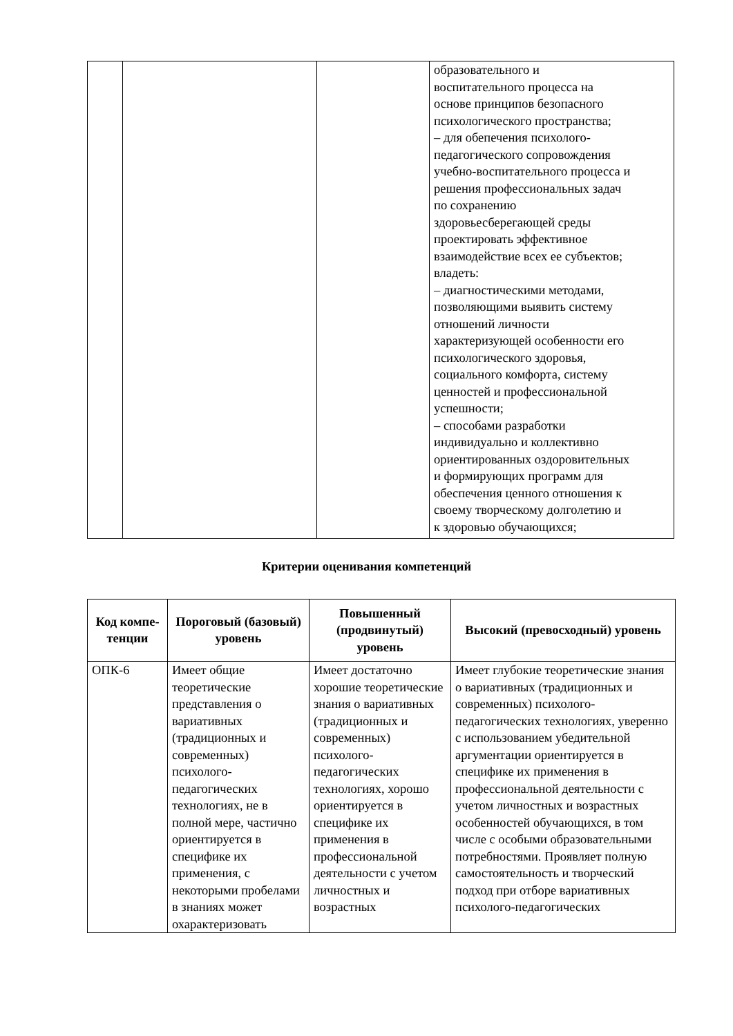| | | | образовательного и воспитательного процесса на основе принципов безопасного психологического пространства; – для обепечения психолого- педагогического сопровождения учебно-воспитательного процесса и решения профессиональных задач по сохранению здоровьесберегающей среды проектировать эффективное взаимодействие всех ее субъектов; владеть: – диагностическими методами, позволяющими выявить систему отношений личности характеризующей особенности его психологического здоровья, социального комфорта, систему ценностей и профессиональной успешности; – способами разработки индивидуально и коллективно ориентированных оздоровительных и формирующих программ для обеспечения ценного отношения к своему творческому долголетию и к здоровью обучающихся; |
Критерии оценивания компетенций
| Код компе-тенции | Пороговый (базовый) уровень | Повышенный (продвинутый) уровень | Высокий (превосходный) уровень |
| --- | --- | --- | --- |
| ОПК-6 | Имеет общие теоретические представления о вариативных (традиционных и современных) психолого-педагогических технологиях, не в полной мере, частично ориентируется в специфике их применения, с некоторыми пробелами в знаниях может охарактеризовать | Имеет достаточно хорошие теоретические знания о вариативных (традиционных и современных) психолого-педагогических технологиях, хорошо ориентируется в специфике их применения в профессиональной деятельности с учетом личностных и возрастных | Имеет глубокие теоретические знания о вариативных (традиционных и современных) психолого-педагогических технологиях, уверенно с использованием убедительной аргументации ориентируется в специфике их применения в профессиональной деятельности с учетом личностных и возрастных особенностей обучающихся, в том числе с особыми образовательными потребностями. Проявляет полную самостоятельность и творческий подход при отборе вариативных психолого-педагогических |